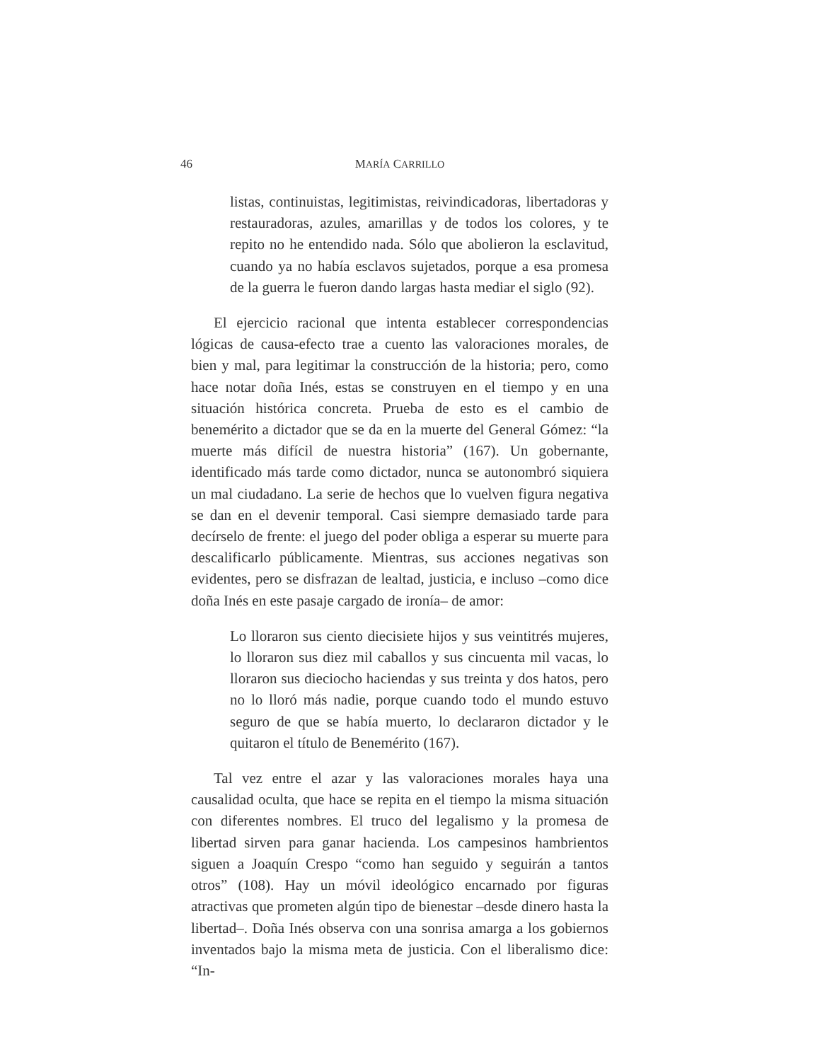46 MARÍA CARRILLO
listas, continuistas, legitimistas, reivindicadoras, libertadoras y restauradoras, azules, amarillas y de todos los colores, y te repito no he entendido nada. Sólo que abolieron la esclavitud, cuando ya no había esclavos sujetados, porque a esa promesa de la guerra le fueron dando largas hasta mediar el siglo (92).
El ejercicio racional que intenta establecer correspondencias lógicas de causa-efecto trae a cuento las valoraciones morales, de bien y mal, para legitimar la construcción de la historia; pero, como hace notar doña Inés, estas se construyen en el tiempo y en una situación histórica concreta. Prueba de esto es el cambio de benemérito a dictador que se da en la muerte del General Gómez: “la muerte más difícil de nuestra historia” (167). Un gobernante, identificado más tarde como dictador, nunca se autonombró siquiera un mal ciudadano. La serie de hechos que lo vuelven figura negativa se dan en el devenir temporal. Casi siempre demasiado tarde para decírselo de frente: el juego del poder obliga a esperar su muerte para descalificarlo públicamente. Mientras, sus acciones negativas son evidentes, pero se disfrazan de lealtad, justicia, e incluso –como dice doña Inés en este pasaje cargado de ironía– de amor:
Lo lloraron sus ciento diecisiete hijos y sus veintitrés mujeres, lo lloraron sus diez mil caballos y sus cincuenta mil vacas, lo lloraron sus dieciocho haciendas y sus treinta y dos hatos, pero no lo lloró más nadie, porque cuando todo el mundo estuvo seguro de que se había muerto, lo declararon dictador y le quitaron el título de Benemérito (167).
Tal vez entre el azar y las valoraciones morales haya una causalidad oculta, que hace se repita en el tiempo la misma situación con diferentes nombres. El truco del legalismo y la promesa de libertad sirven para ganar hacienda. Los campesinos hambrientos siguen a Joaquín Crespo “como han seguido y seguirán a tantos otros” (108). Hay un móvil ideológico encarnado por figuras atractivas que prometen algún tipo de bienestar –desde dinero hasta la libertad–. Doña Inés observa con una sonrisa amarga a los gobiernos inventados bajo la misma meta de justicia. Con el liberalismo dice: “In-